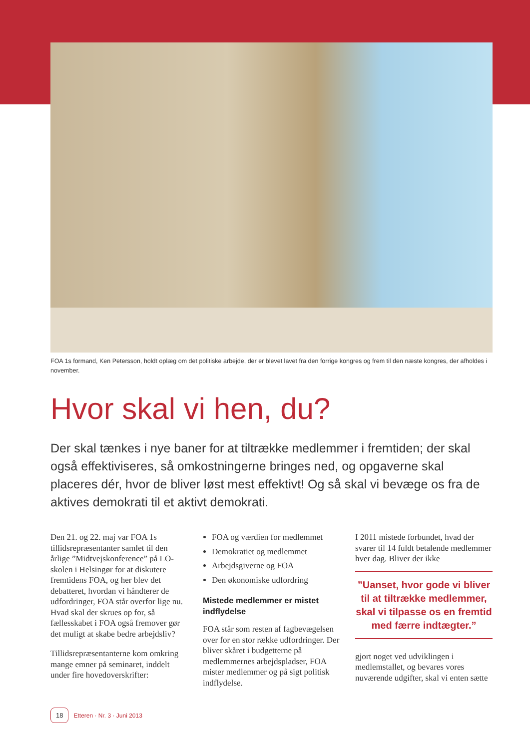FOA 1s formand, Ken Petersson, holdt oplæg om det politiske arbejde, der er blevet lavet fra den forrige kongres og frem til den næste kongres, der afholdes i november.
Hvor skal vi hen, du?
Der skal tænkes i nye baner for at tiltrække medlemmer i fremtiden; der skal også effektiviseres, så omkostningerne bringes ned, og opgaverne skal placeres dér, hvor de bliver løst mest effektivt! Og så skal vi bevæge os fra de aktives demokrati til et aktivt demokrati.
Den 21. og 22. maj var FOA 1s tillidsrepræsentanter samlet til den årlige ”Midtvejskonference” på LO-skolen i Helsingør for at diskutere fremtidens FOA, og her blev det debatteret, hvordan vi håndterer de udfordringer, FOA står overfor lige nu. Hvad skal der skrues op for, så fællesskabet i FOA også fremover gør det muligt at skabe bedre arbejdsliv?
Tillidsrepræsentanterne kom omkring mange emner på seminaret, inddelt under fire hovedoverskrifter:
FOA og værdien for medlemmet
Demokratiet og medlemmet
Arbejdsgiverne og FOA
Den økonomiske udfordring
Mistede medlemmer er mistet indflydelse
FOA står som resten af fagbevægelsen over for en stor række udfordringer. Der bliver skåret i budgetterne på medlemmernes arbejdspladser, FOA mister medlemmer og på sigt politisk indflydelse.
I 2011 mistede forbundet, hvad der svarer til 14 fuldt betalende medlemmer hver dag. Bliver der ikke
”Uanset, hvor gode vi bliver til at tiltrække medlemmer, skal vi tilpasse os en fremtid med færre indtægter.”
gjort noget ved udviklingen i medlemstallet, og bevares vores nuværende udgifter, skal vi enten sætte
18 Etteren · Nr. 3 · Juni 2013